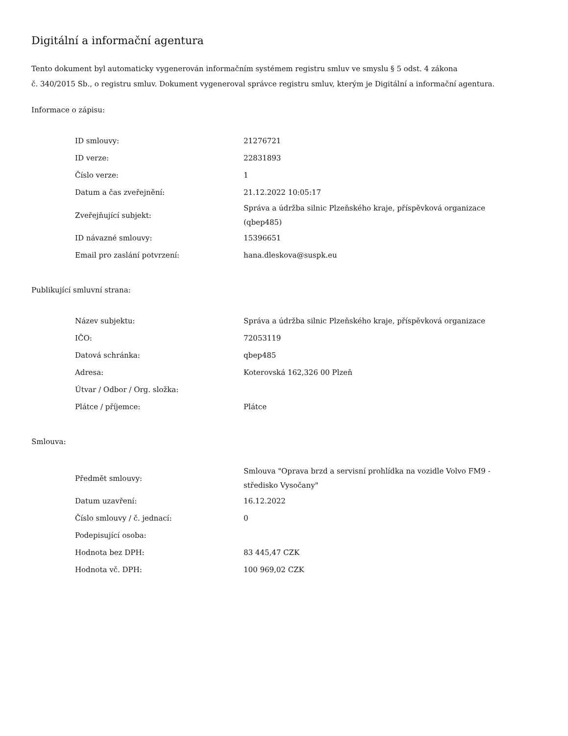Digitální a informační agentura
Tento dokument byl automaticky vygenerován informačním systémem registru smluv ve smyslu § 5 odst. 4 zákona
č. 340/2015 Sb., o registru smluv. Dokument vygeneroval správce registru smluv, kterým je Digitální a informační agentura.
Informace o zápisu:
| ID smlouvy: | 21276721 |
| ID verze: | 22831893 |
| Číslo verze: | 1 |
| Datum a čas zveřejnění: | 21.12.2022 10:05:17 |
| Zveřejňující subjekt: | Správa a údržba silnic Plzeňského kraje, příspěvková organizace (qbep485) |
| ID návazné smlouvy: | 15396651 |
| Email pro zaslání potvrzení: | hana.dleskova@suspk.eu |
Publikující smluvní strana:
| Název subjektu: | Správa a údržba silnic Plzeňského kraje, příspěvková organizace |
| IČO: | 72053119 |
| Datová schránka: | qbep485 |
| Adresa: | Koterovská 162,326 00 Plzeň |
| Útvar / Odbor / Org. složka: | |
| Plátce / příjemce: | Plátce |
Smlouva:
| Předmět smlouvy: | Smlouva "Oprava brzd a servisní prohlídka na vozidle Volvo FM9 - středisko Vysočany" |
| Datum uzavření: | 16.12.2022 |
| Číslo smlouvy / č. jednací: | 0 |
| Podepisující osoba: | |
| Hodnota bez DPH: | 83 445,47 CZK |
| Hodnota vč. DPH: | 100 969,02 CZK |